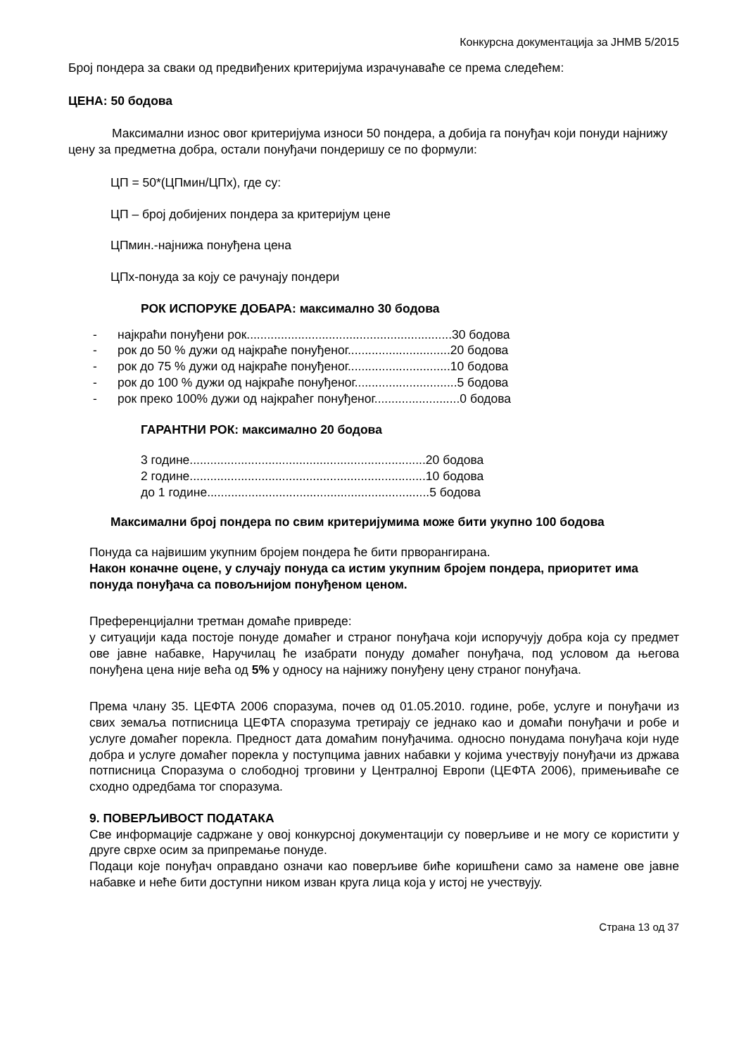Конкурсна документација за ЈНМВ 5/2015
Број пондера за сваки од предвиђених критеријума израчунаваће се према следећем:
ЦЕНА: 50 бодова
Максимални износ овог критеријума износи 50 пондера, а добија га понуђач који понуди најнижу цену за предметна добра, остали понуђачи пондеришу се по формули:
ЦП = 50*(ЦПмин/ЦПх), где су:
ЦП – број добијених пондера за критеријум цене
ЦПмин.-најнижа понуђена цена
ЦПх-понуда за коју се рачунају пондери
РОК ИСПОРУКЕ ДОБАРА: максимално 30 бодова
- најкраћи понуђени рок............................................................30 бодова
- рок до 50 % дужи од најкраће понуђеног..............................20 бодова
- рок до 75 % дужи од најкраће понуђеног..............................10 бодова
- рок до 100 % дужи од најкраће понуђеног..............................5 бодова
- рок преко 100% дужи од најкраћег понуђеног.........................0 бодова
ГАРАНТНИ РОК: максимално 20 бодова
3 године.....................................................................20 бодова
2 године.....................................................................10 бодова
до 1 године.................................................................5 бодова
Максимални број пондера по свим критеријумима може бити укупно 100 бодова
Понуда са највишим укупним бројем пондера ће бити прворангирана.
Након коначне оцене, у случају понуда са истим укупним бројем пондера, приоритет има понуда понуђача са повољнијом понуђеном ценом.
Преференцијални третман домаће привреде:
у ситуацији када постоје понуде домаћег и страног понуђача који испоручују добра која су предмет ове јавне набавке, Наручилац ће изабрати понуду домаћег понуђача, под условом да његова понуђена цена није већа од 5% у односу на најнижу понуђену цену страног понуђача.
Према члану 35. ЦЕФТА 2006 споразума, почев од 01.05.2010. године, робе, услуге и понуђачи из свих земаља потписница ЦЕФТА споразума третирају се једнако као и домаћи понуђачи и робе и услуге домаћег порекла. Предност дата домаћим понуђачима. односно понудама понуђача који нуде добра и услуге домаћег порекла у поступцима јавних набавки у којима учествују понуђачи из држава потписница Споразума о слободној трговини у Централној Европи (ЦЕФТА 2006), примењиваће се сходно одредбама тог споразума.
9. ПОВЕРЉИВОСТ ПОДАТАКА
Све информације садржане у овој конкурсној документацији су поверљиве и не могу се користити у друге сврхе осим за припремање понуде.
Подаци које понуђач оправдано означи као поверљиве биће коришћени само за намене ове јавне набавке и неће бити доступни ником изван круга лица која у истој не учествују.
Страна 13 од 37